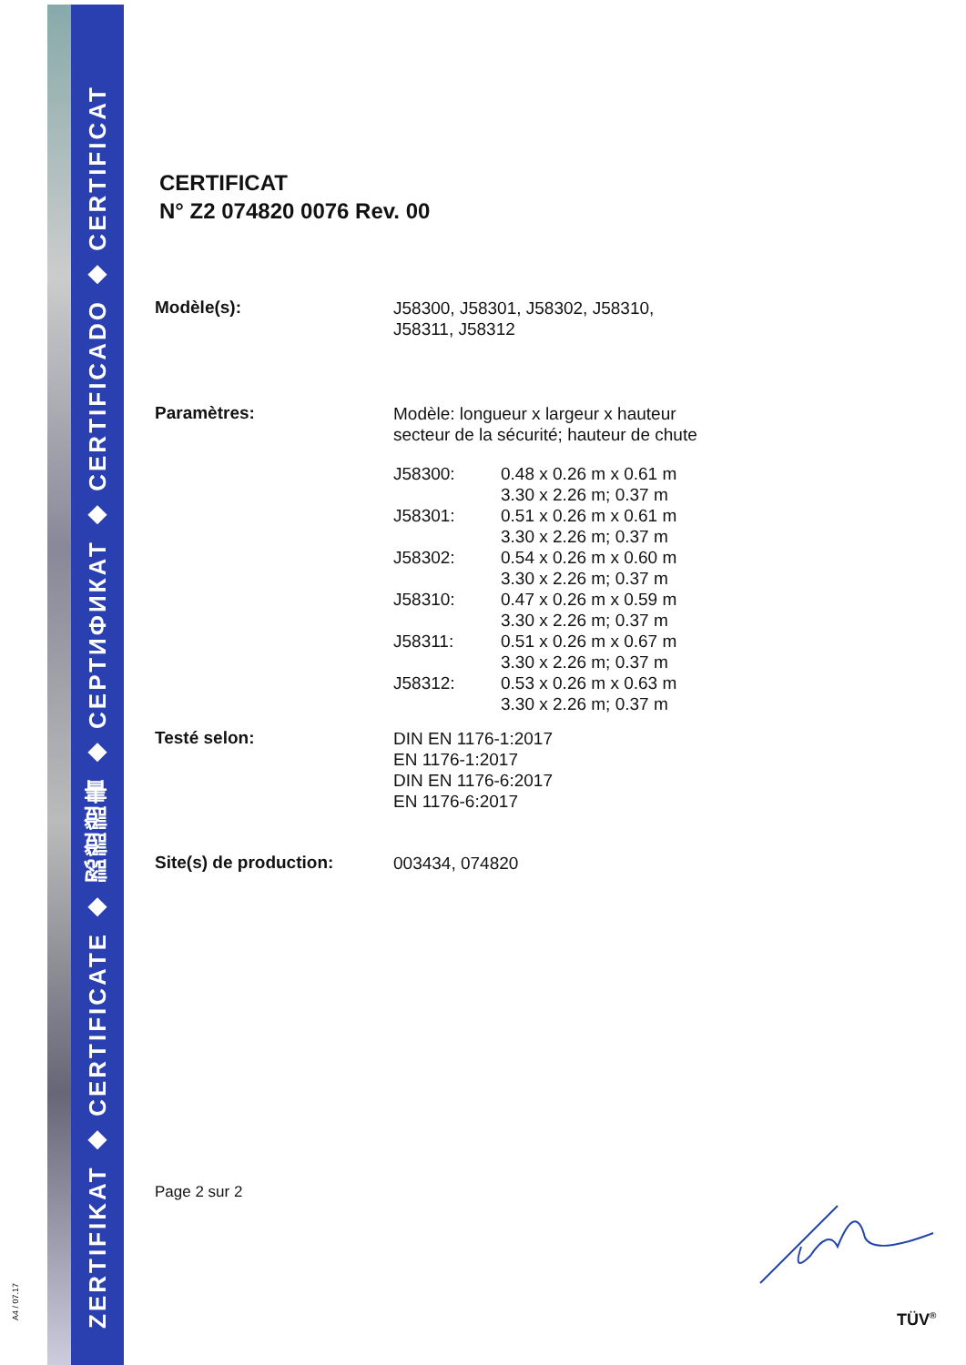A4 / 07.17
ZERTIFIKAT ◆ CERTIFICATE ◆ 認證證書 ◆ СЕРТИФИКАТ ◆ CERTIFICADO ◆ CERTIFICAT
CERTIFICAT
N° Z2 074820 0076 Rev. 00
Modèle(s):
J58300, J58301, J58302, J58310,
J58311, J58312
Paramètres:
Modèle: longueur x largeur x hauteur
secteur de la sécurité; hauteur de chute
| J58300: | 0.48 x 0.26 m x 0.61 m 3.30 x 2.26 m; 0.37 m |
| J58301: | 0.51 x 0.26 m x 0.61 m 3.30 x 2.26 m; 0.37 m |
| J58302: | 0.54 x 0.26 m x 0.60 m 3.30 x 2.26 m; 0.37 m |
| J58310: | 0.47 x 0.26 m x 0.59 m 3.30 x 2.26 m; 0.37 m |
| J58311: | 0.51 x 0.26 m x 0.67 m 3.30 x 2.26 m; 0.37 m |
| J58312: | 0.53 x 0.26 m x 0.63 m 3.30 x 2.26 m; 0.37 m |
Testé selon:
DIN EN 1176-1:2017
EN 1176-1:2017
DIN EN 1176-6:2017
EN 1176-6:2017
Site(s) de production:
003434, 074820
Page 2 sur 2
TÜV<sup>®</sup>